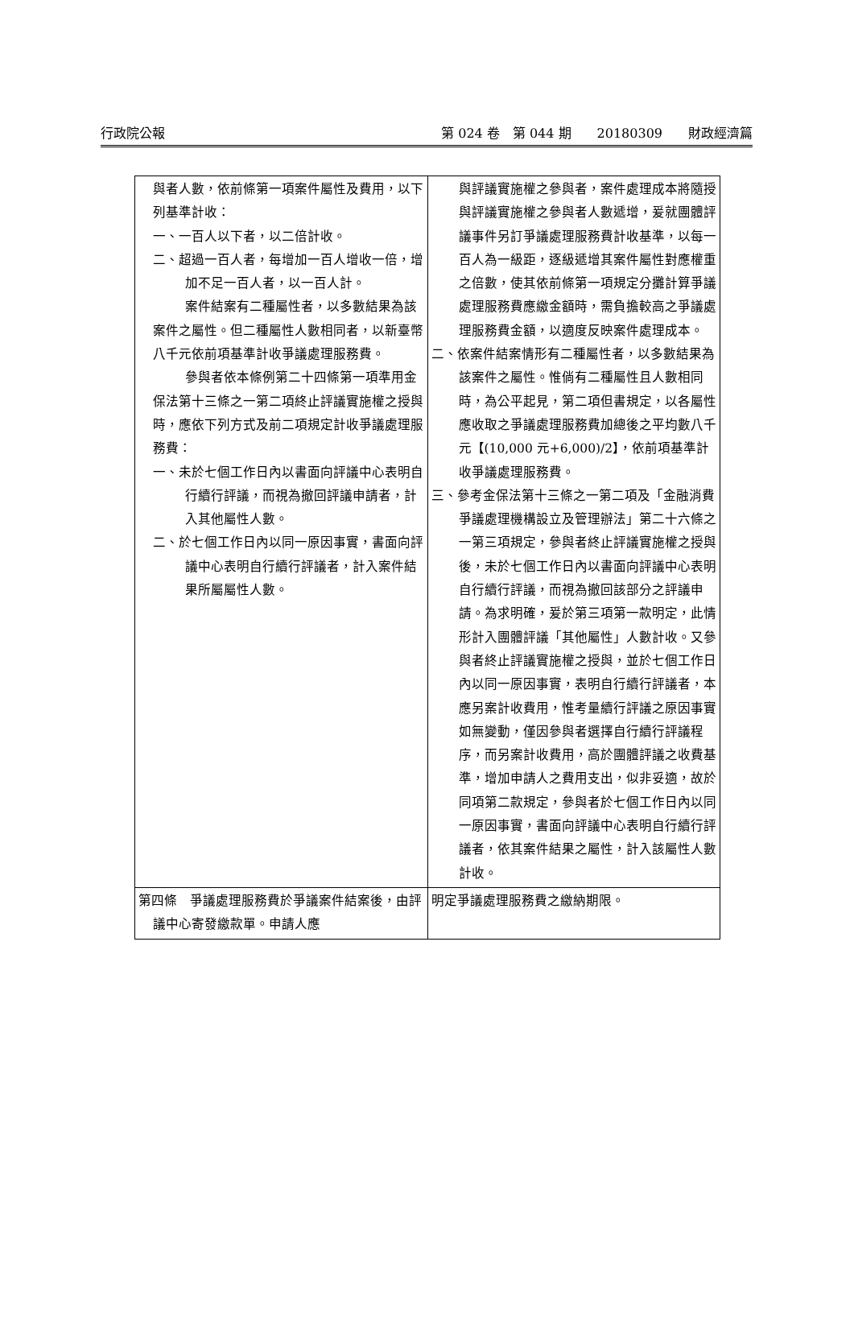行政院公報 第 024 卷　第 044 期　　20180309　　財政經濟篇
| 與者人數，依前條第一項案件屬性及費用，以下列基準計收： 一、一百人以下者，以二倍計收。 二、超過一百人者，每增加一百人增收一倍，增加不足一百人者，以一百人計。 案件結案有二種屬性者，以多數結果為該案件之屬性。但二種屬性人數相同者，以新臺幣八千元依前項基準計收爭議處理服務費。 參與者依本條例第二十四條第一項準用金保法第十三條之一第二項終止評議實施權之授與時，應依下列方式及前二項規定計收爭議處理服務費： 一、未於七個工作日內以書面向評議中心表明自行續行評議，而視為撤回評議申請者，計入其他屬性人數。 二、於七個工作日內以同一原因事實，書面向評議中心表明自行續行評議者，計入案件結果所屬屬性人數。 | 與評議實施權之參與者，案件處理成本將隨授與評議實施權之參與者人數遞增，爰就團體評議事件另訂爭議處理服務費計收基準，以每一百人為一級距，逐級遞增其案件屬性對應權重之倍數，使其依前條第一項規定分攤計算爭議處理服務費應繳金額時，需負擔較高之爭議處理服務費金額，以適度反映案件處理成本。 二、依案件結案情形有二種屬性者，以多數結果為該案件之屬性。惟倘有二種屬性且人數相同時，為公平起見，第二項但書規定，以各屬性應收取之爭議處理服務費加總後之平均數八千元【(10,000 元+6,000)/2】，依前項基準計收爭議處理服務費。 三、參考金保法第十三條之一第二項及「金融消費爭議處理機構設立及管理辦法」第二十六條之一第三項規定，參與者終止評議實施權之授與後，未於七個工作日內以書面向評議中心表明自行續行評議，而視為撤回該部分之評議申請。為求明確，爰於第三項第一款明定，此情形計入團體評議「其他屬性」人數計收。又參與者終止評議實施權之授與，並於七個工作日內以同一原因事實，表明自行續行評議者，本應另案計收費用，惟考量續行評議之原因事實如無變動，僅因參與者選擇自行續行評議程序，而另案計收費用，高於團體評議之收費基準，增加申請人之費用支出，似非妥適，故於同項第二款規定，參與者於七個工作日內以同一原因事實，書面向評議中心表明自行續行評議者，依其案件結果之屬性，計入該屬性人數計收。 |
| 第四條 爭議處理服務費於爭議案件結案後，由評議中心寄發繳款單。申請人應 | 明定爭議處理服務費之繳納期限。 |